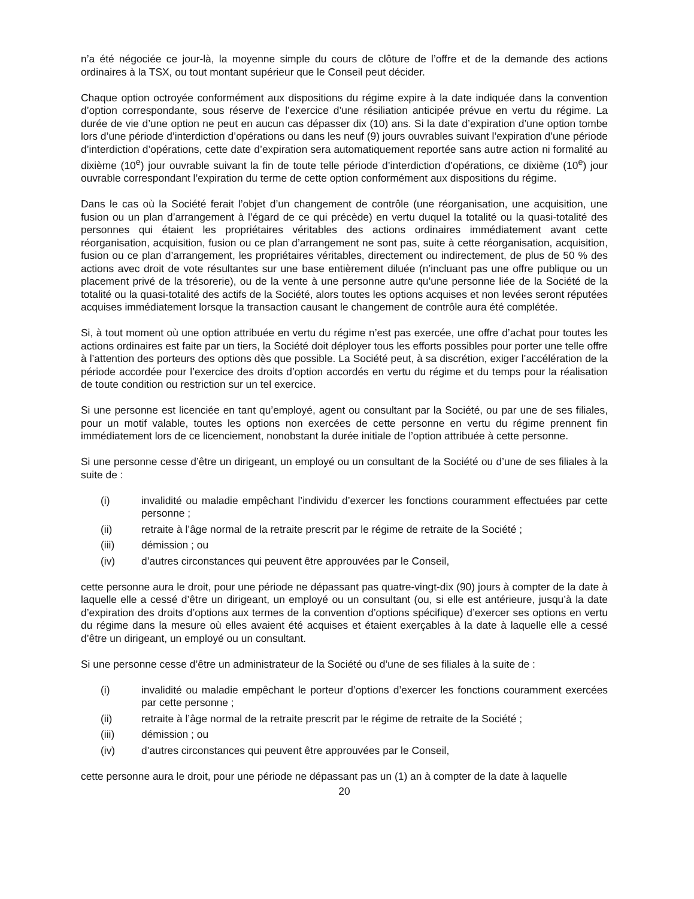n’a été négociée ce jour-là, la moyenne simple du cours de clôture de l’offre et de la demande des actions ordinaires à la TSX, ou tout montant supérieur que le Conseil peut décider.
Chaque option octroyée conformément aux dispositions du régime expire à la date indiquée dans la convention d’option correspondante, sous réserve de l’exercice d’une résiliation anticipée prévue en vertu du régime. La durée de vie d’une option ne peut en aucun cas dépasser dix (10) ans. Si la date d’expiration d’une option tombe lors d’une période d’interdiction d’opérations ou dans les neuf (9) jours ouvrables suivant l’expiration d’une période d’interdiction d’opérations, cette date d’expiration sera automatiquement reportée sans autre action ni formalité au dixième (10<sup>e</sup>) jour ouvrable suivant la fin de toute telle période d’interdiction d’opérations, ce dixième (10<sup>e</sup>) jour ouvrable correspondant l’expiration du terme de cette option conformément aux dispositions du régime.
Dans le cas où la Société ferait l’objet d’un changement de contrôle (une réorganisation, une acquisition, une fusion ou un plan d’arrangement à l’égard de ce qui précède) en vertu duquel la totalité ou la quasi-totalité des personnes qui étaient les propriétaires véritables des actions ordinaires immédiatement avant cette réorganisation, acquisition, fusion ou ce plan d’arrangement ne sont pas, suite à cette réorganisation, acquisition, fusion ou ce plan d’arrangement, les propriétaires véritables, directement ou indirectement, de plus de 50 % des actions avec droit de vote résultantes sur une base entièrement diluée (n’incluant pas une offre publique ou un placement privé de la trésorerie), ou de la vente à une personne autre qu’une personne liée de la Société de la totalité ou la quasi-totalité des actifs de la Société, alors toutes les options acquises et non levées seront réputées acquises immédiatement lorsque la transaction causant le changement de contrôle aura été complétée.
Si, à tout moment où une option attribuée en vertu du régime n’est pas exercée, une offre d’achat pour toutes les actions ordinaires est faite par un tiers, la Société doit déployer tous les efforts possibles pour porter une telle offre à l’attention des porteurs des options dès que possible. La Société peut, à sa discrétion, exiger l’accélération de la période accordée pour l’exercice des droits d’option accordés en vertu du régime et du temps pour la réalisation de toute condition ou restriction sur un tel exercice.
Si une personne est licenciée en tant qu’employé, agent ou consultant par la Société, ou par une de ses filiales, pour un motif valable, toutes les options non exercées de cette personne en vertu du régime prennent fin immédiatement lors de ce licenciement, nonobstant la durée initiale de l’option attribuée à cette personne.
Si une personne cesse d’être un dirigeant, un employé ou un consultant de la Société ou d’une de ses filiales à la suite de :
(i) invalidité ou maladie empêchant l’individu d’exercer les fonctions couramment effectuées par cette personne ;
(ii) retraite à l’âge normal de la retraite prescrit par le régime de retraite de la Société ;
(iii) démission ; ou
(iv) d’autres circonstances qui peuvent être approuvées par le Conseil,
cette personne aura le droit, pour une période ne dépassant pas quatre-vingt-dix (90) jours à compter de la date à laquelle elle a cessé d’être un dirigeant, un employé ou un consultant (ou, si elle est antérieure, jusqu’à la date d’expiration des droits d’options aux termes de la convention d’options spécifique) d’exercer ses options en vertu du régime dans la mesure où elles avaient été acquises et étaient exerçables à la date à laquelle elle a cessé d’être un dirigeant, un employé ou un consultant.
Si une personne cesse d’être un administrateur de la Société ou d’une de ses filiales à la suite de :
(i) invalidité ou maladie empêchant le porteur d’options d’exercer les fonctions couramment exercées par cette personne ;
(ii) retraite à l’âge normal de la retraite prescrit par le régime de retraite de la Société ;
(iii) démission ; ou
(iv) d’autres circonstances qui peuvent être approuvées par le Conseil,
cette personne aura le droit, pour une période ne dépassant pas un (1) an à compter de la date à laquelle
20